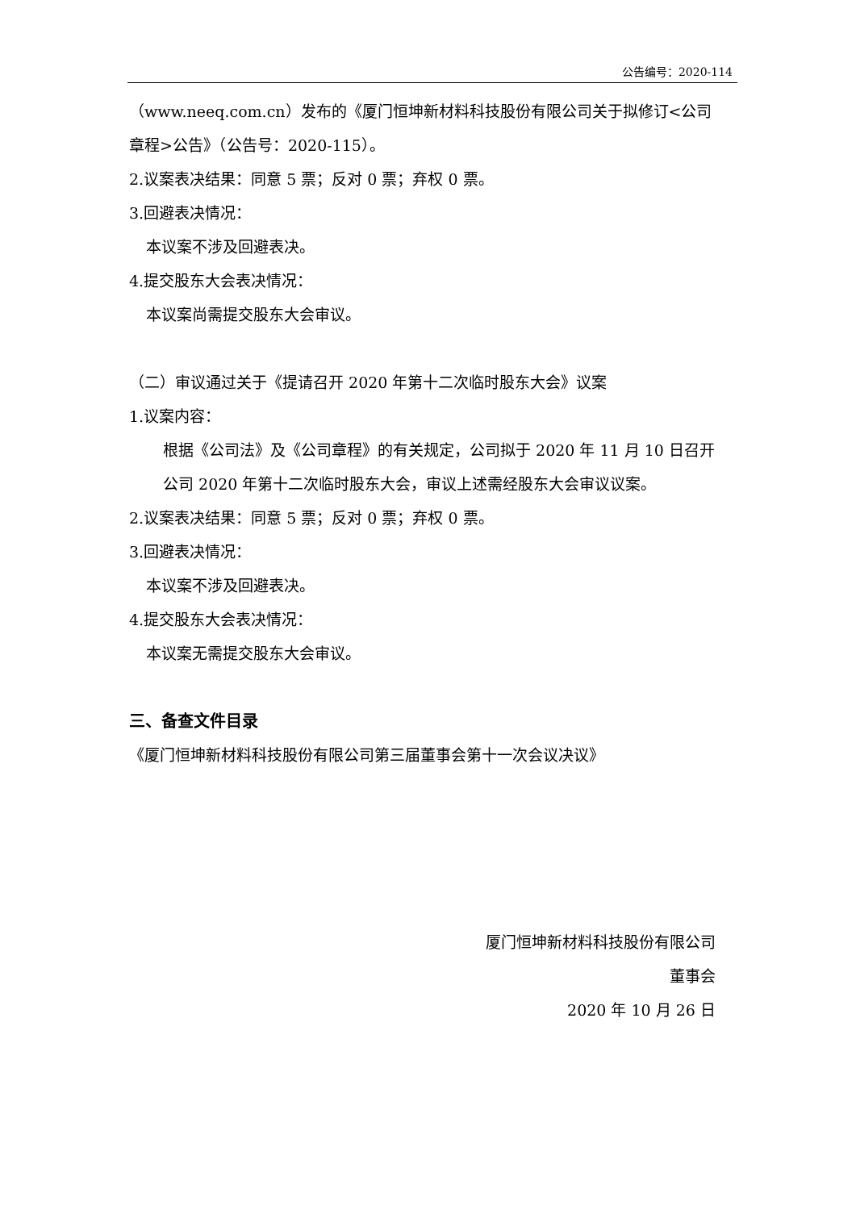公告编号：2020-114
（www.neeq.com.cn）发布的《厦门恒坤新材料科技股份有限公司关于拟修订<公司章程>公告》（公告号：2020-115）。
2.议案表决结果：同意 5 票；反对 0 票；弃权 0 票。
3.回避表决情况：
本议案不涉及回避表决。
4.提交股东大会表决情况：
本议案尚需提交股东大会审议。
（二）审议通过关于《提请召开 2020 年第十二次临时股东大会》议案
1.议案内容：
根据《公司法》及《公司章程》的有关规定，公司拟于 2020 年 11 月 10 日召开公司 2020 年第十二次临时股东大会，审议上述需经股东大会审议议案。
2.议案表决结果：同意 5 票；反对 0 票；弃权 0 票。
3.回避表决情况：
本议案不涉及回避表决。
4.提交股东大会表决情况：
本议案无需提交股东大会审议。
三、备查文件目录
《厦门恒坤新材料科技股份有限公司第三届董事会第十一次会议决议》
厦门恒坤新材料科技股份有限公司
董事会
2020 年 10 月 26 日